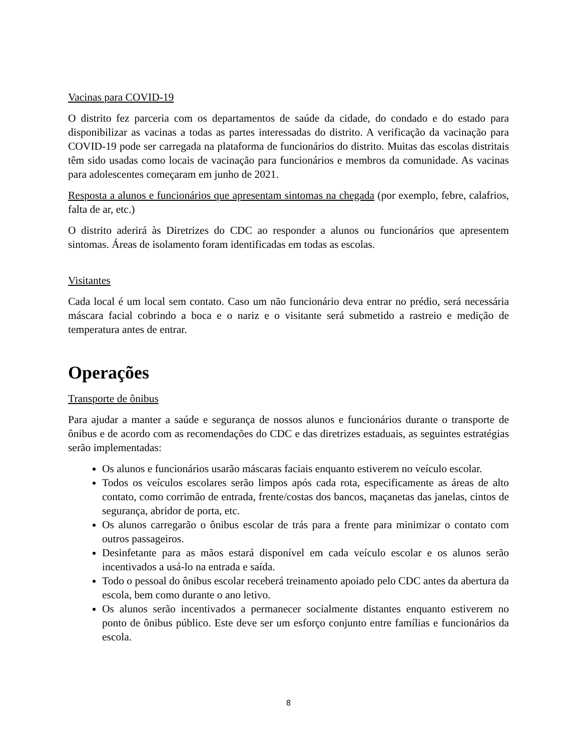Vacinas para COVID-19
O distrito fez parceria com os departamentos de saúde da cidade, do condado e do estado para disponibilizar as vacinas a todas as partes interessadas do distrito. A verificação da vacinação para COVID-19 pode ser carregada na plataforma de funcionários do distrito. Muitas das escolas distritais têm sido usadas como locais de vacinação para funcionários e membros da comunidade. As vacinas para adolescentes começaram em junho de 2021.
Resposta a alunos e funcionários que apresentam sintomas na chegada (por exemplo, febre, calafrios, falta de ar, etc.)
O distrito aderirá às Diretrizes do CDC ao responder a alunos ou funcionários que apresentem sintomas. Áreas de isolamento foram identificadas em todas as escolas.
Visitantes
Cada local é um local sem contato. Caso um não funcionário deva entrar no prédio, será necessária máscara facial cobrindo a boca e o nariz e o visitante será submetido a rastreio e medição de temperatura antes de entrar.
Operações
Transporte de ônibus
Para ajudar a manter a saúde e segurança de nossos alunos e funcionários durante o transporte de ônibus e de acordo com as recomendações do CDC e das diretrizes estaduais, as seguintes estratégias serão implementadas:
Os alunos e funcionários usarão máscaras faciais enquanto estiverem no veículo escolar.
Todos os veículos escolares serão limpos após cada rota, especificamente as áreas de alto contato, como corrimão de entrada, frente/costas dos bancos, maçanetas das janelas, cintos de segurança, abridor de porta, etc.
Os alunos carregarão o ônibus escolar de trás para a frente para minimizar o contato com outros passageiros.
Desinfetante para as mãos estará disponível em cada veículo escolar e os alunos serão incentivados a usá-lo na entrada e saída.
Todo o pessoal do ônibus escolar receberá treinamento apoiado pelo CDC antes da abertura da escola, bem como durante o ano letivo.
Os alunos serão incentivados a permanecer socialmente distantes enquanto estiverem no ponto de ônibus público. Este deve ser um esforço conjunto entre famílias e funcionários da escola.
8